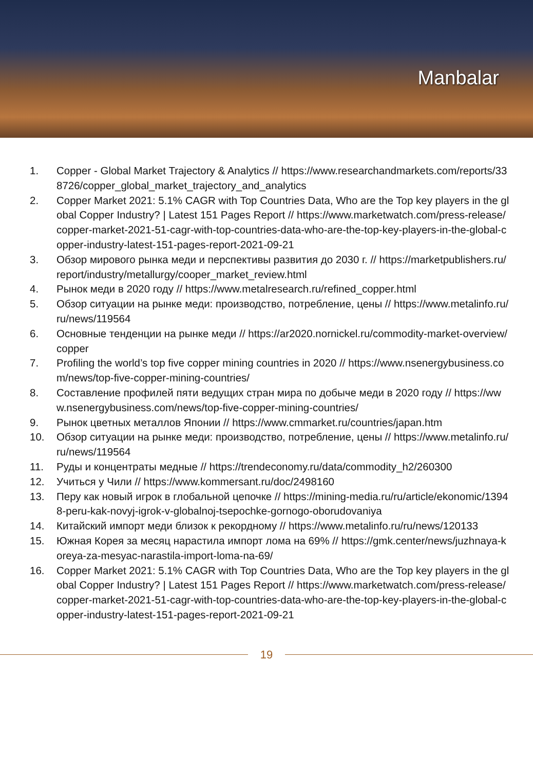Manbalar
1. Copper - Global Market Trajectory & Analytics // https://www.researchandmarkets.com/reports/338726/copper_global_market_trajectory_and_analytics
2. Copper Market 2021: 5.1% CAGR with Top Countries Data, Who are the Top key players in the global Copper Industry? | Latest 151 Pages Report // https://www.marketwatch.com/press-release/copper-market-2021-51-cagr-with-top-countries-data-who-are-the-top-key-players-in-the-global-copper-industry-latest-151-pages-report-2021-09-21
3. Обзор мирового рынка меди и перспективы развития до 2030 г. // https://marketpublishers.ru/report/industry/metallurgy/cooper_market_review.html
4. Рынок меди в 2020 году // https://www.metalresearch.ru/refined_copper.html
5. Обзор ситуации на рынке меди: производство, потребление, цены // https://www.metalinfo.ru/ru/news/119564
6. Основные тенденции на рынке меди // https://ar2020.nornickel.ru/commodity-market-overview/copper
7. Profiling the world’s top five copper mining countries in 2020 // https://www.nsenergybusiness.com/news/top-five-copper-mining-countries/
8. Составление профилей пяти ведущих стран мира по добыче меди в 2020 году // https://www.nsenergybusiness.com/news/top-five-copper-mining-countries/
9. Рынок цветных металлов Японии // https://www.cmmarket.ru/countries/japan.htm
10. Обзор ситуации на рынке меди: производство, потребление, цены // https://www.metalinfo.ru/ru/news/119564
11. Руды и концентраты медные // https://trendeconomy.ru/data/commodity_h2/260300
12. Учиться у Чили // https://www.kommersant.ru/doc/2498160
13. Перу как новый игрок в глобальной цепочке // https://mining-media.ru/ru/article/ekonomic/13948-peru-kak-novyj-igrok-v-globalnoj-tsepochke-gornogo-oborudovaniya
14. Китайский импорт меди близок к рекордному // https://www.metalinfo.ru/ru/news/120133
15. Южная Корея за месяц нарастила импорт лома на 69% // https://gmk.center/news/juzhnaya-koreya-za-mesyac-narastila-import-loma-na-69/
16. Copper Market 2021: 5.1% CAGR with Top Countries Data, Who are the Top key players in the global Copper Industry? | Latest 151 Pages Report // https://www.marketwatch.com/press-release/copper-market-2021-51-cagr-with-top-countries-data-who-are-the-top-key-players-in-the-global-copper-industry-latest-151-pages-report-2021-09-21
19